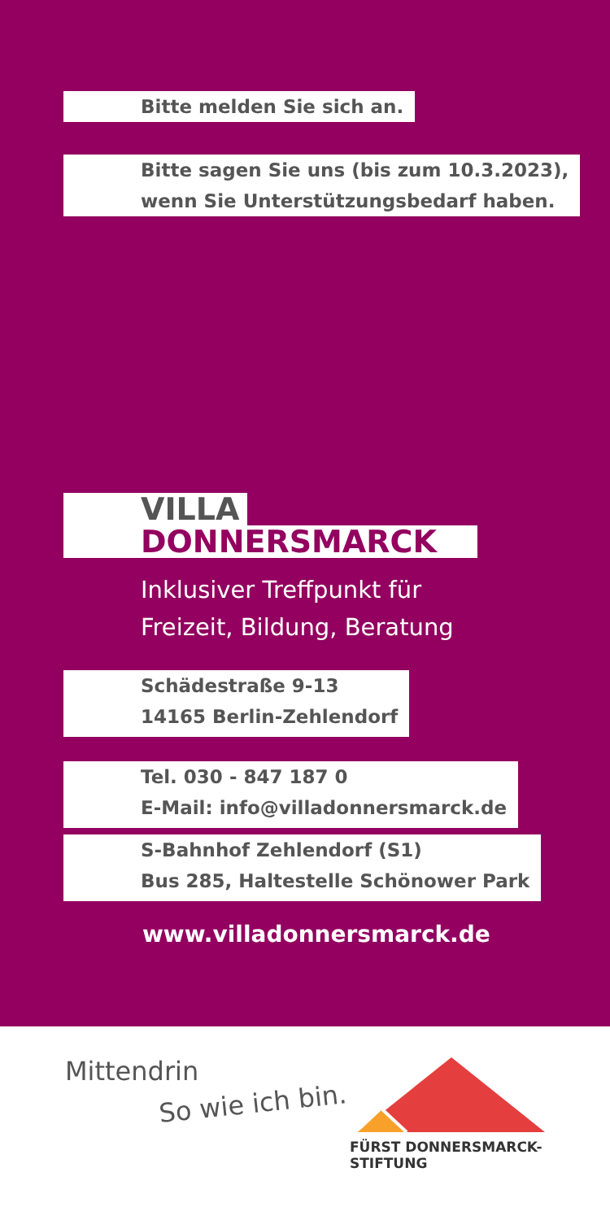Bitte melden Sie sich an.
Bitte sagen Sie uns (bis zum 10.3.2023),
wenn Sie Unterstützungsbedarf haben.
VILLA
DONNERSMARCK
Inklusiver Treffpunkt für
Freizeit, Bildung, Beratung
Schädestraße 9-13
14165 Berlin-Zehlendorf
Tel. 030 - 847 187 0
E-Mail: info@villadonnersmarck.de
S-Bahnhof Zehlendorf (S1)
Bus 285, Haltestelle Schönower Park
www.villadonnersmarck.de
Mittendrin
So wie ich bin.
FÜRST DONNERSMARCK-STIFTUNG